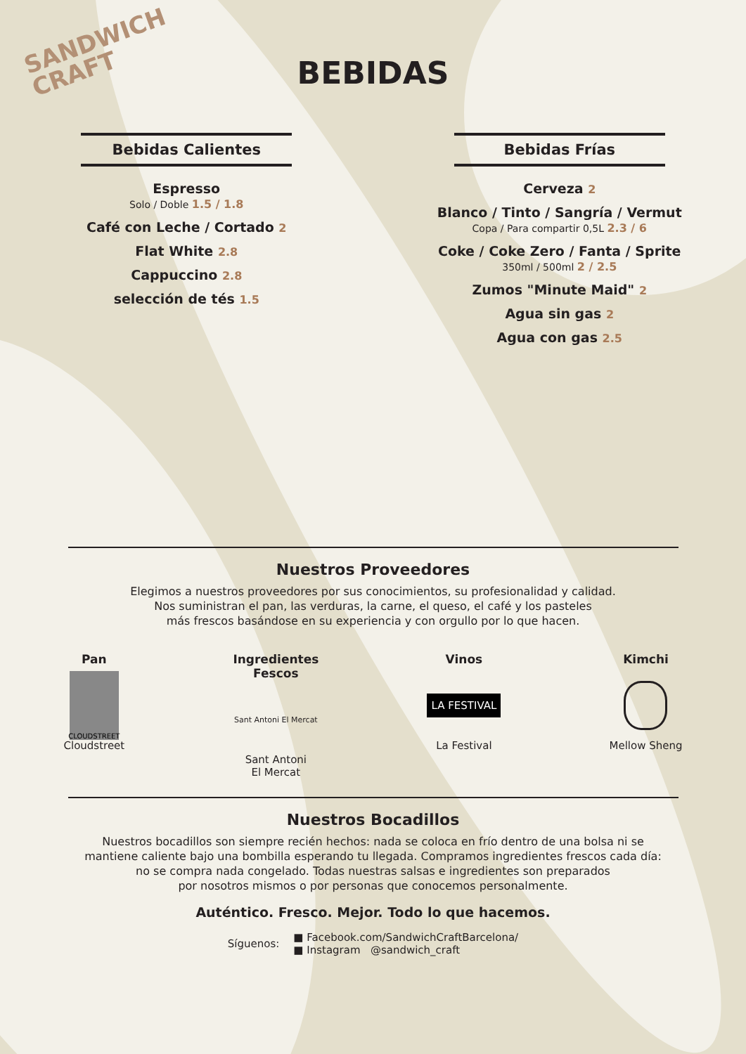SANDWICH
CRAFT
BEBIDAS
Bebidas Calientes
Espresso
Solo / Doble 1.5 / 1.8
Café con Leche / Cortado 2
Flat White 2.8
Cappuccino 2.8
selección de tés 1.5
Bebidas Frías
Cerveza 2
Blanco / Tinto / Sangría / Vermut
Copa / Para compartir 0,5L 2.3 / 6
Coke / Coke Zero / Fanta / Sprite
350ml / 500ml 2 / 2.5
Zumos "Minute Maid" 2
Agua sin gas 2
Agua con gas 2.5
Nuestros Proveedores
Elegimos a nuestros proveedores por sus conocimientos, su profesionalidad y calidad.
Nos suministran el pan, las verduras, la carne, el queso, el café y los pasteles
más frescos basándose en su experiencia y con orgullo por lo que hacen.
Pan
CLOUDSTREET
Cloudstreet
Ingredientes
Fescos
Sant Antoni El Mercat
Sant Antoni
El Mercat
Vinos
LA FESTIVAL
La Festival
Kimchi
Mellow Sheng
Nuestros Bocadillos
Nuestros bocadillos son siempre recién hechos: nada se coloca en frío dentro de una bolsa ni se
mantiene caliente bajo una bombilla esperando tu llegada. Compramos ingredientes frescos cada día:
no se compra nada congelado. Todas nuestras salsas e ingredientes son preparados
por nosotros mismos o por personas que conocemos personalmente.
Auténtico. Fresco. Mejor. Todo lo que hacemos.
Síguenos:
■ Facebook.com/SandwichCraftBarcelona/
■ Instagram @sandwich_craft